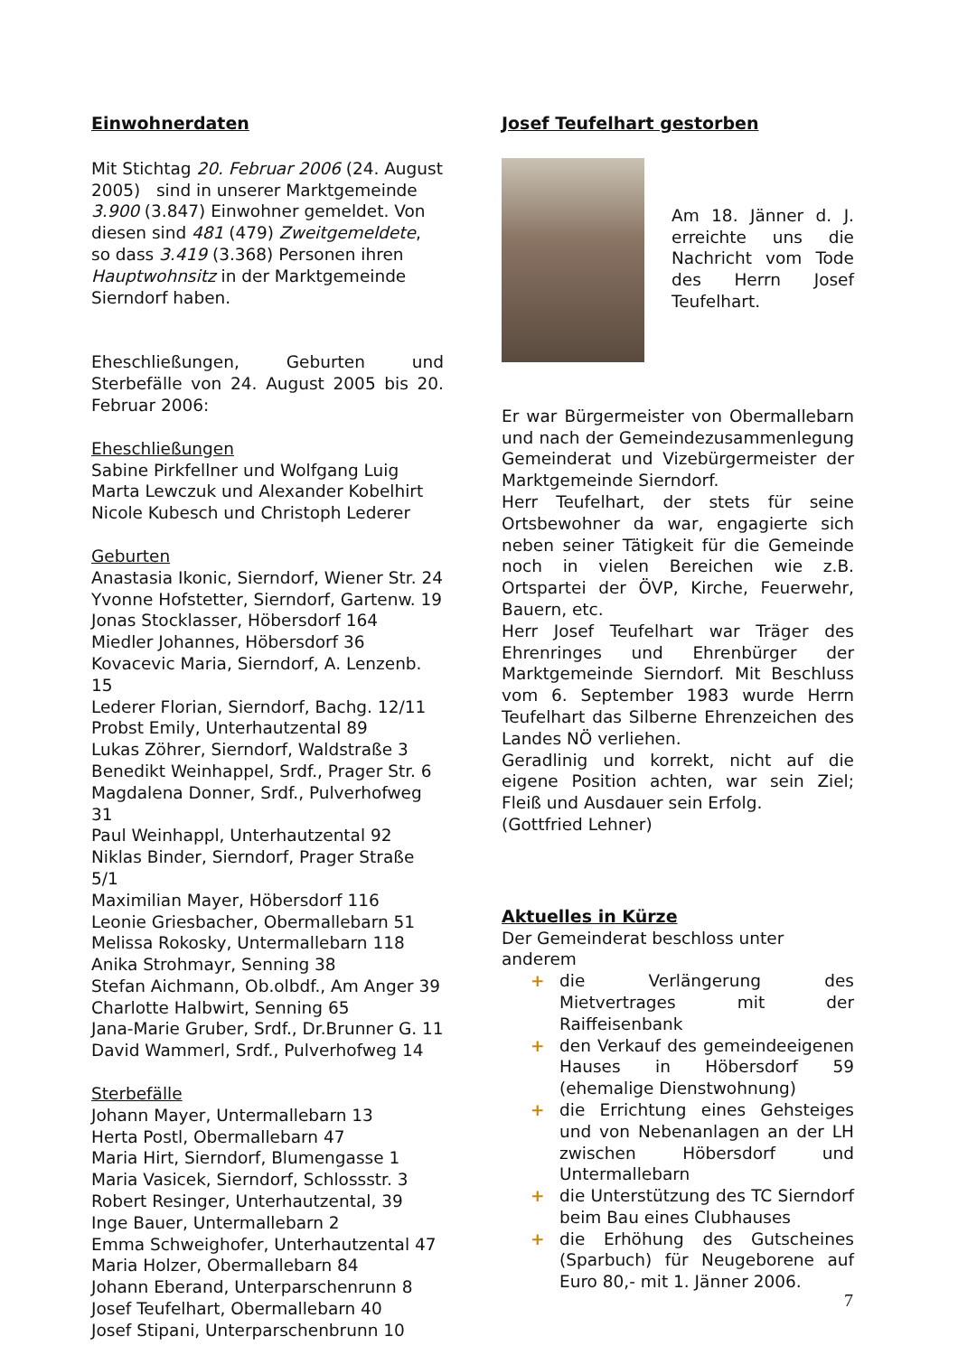Einwohnerdaten
Mit Stichtag 20. Februar 2006 (24. August 2005) sind in unserer Marktgemeinde 3.900 (3.847) Einwohner gemeldet. Von diesen sind 481 (479) Zweitgemeldete, so dass 3.419 (3.368) Personen ihren Hauptwohnsitz in der Marktgemeinde Sierndorf haben.
Eheschließungen, Geburten und Sterbefälle von 24. August 2005 bis 20. Februar 2006:
Eheschließungen
Sabine Pirkfellner und Wolfgang Luig
Marta Lewczuk und Alexander Kobelhirt
Nicole Kubesch und Christoph Lederer
Geburten
Anastasia Ikonic, Sierndorf, Wiener Str. 24
Yvonne Hofstetter, Sierndorf, Gartenw. 19
Jonas Stocklasser, Höbersdorf 164
Miedler Johannes, Höbersdorf 36
Kovacevic Maria, Sierndorf, A. Lenzenb. 15
Lederer Florian, Sierndorf, Bachg. 12/11
Probst Emily, Unterhautzental 89
Lukas Zöhrer, Sierndorf, Waldstraße 3
Benedikt Weinhappel, Srdf., Prager Str. 6
Magdalena Donner, Srdf., Pulverhofweg 31
Paul Weinhappl, Unterhautzental 92
Niklas Binder, Sierndorf, Prager Straße 5/1
Maximilian Mayer, Höbersdorf 116
Leonie Griesbacher, Obermallebarn 51
Melissa Rokosky, Untermallebarn 118
Anika Strohmayr, Senning 38
Stefan Aichmann, Ob.olbdf., Am Anger 39
Charlotte Halbwirt, Senning 65
Jana-Marie Gruber, Srdf., Dr.Brunner G. 11
David Wammerl, Srdf., Pulverhofweg 14
Sterbefälle
Johann Mayer, Untermallebarn 13
Herta Postl, Obermallebarn 47
Maria Hirt, Sierndorf, Blumengasse 1
Maria Vasicek, Sierndorf, Schlossstr. 3
Robert Resinger, Unterhautzental, 39
Inge Bauer, Untermallebarn 2
Emma Schweighofer, Unterhautzental 47
Maria Holzer, Obermallebarn 84
Johann Eberand, Unterparschenrunn 8
Josef Teufelhart, Obermallebarn 40
Josef Stipani, Unterparschenbrunn 10
Josef Teufelhart gestorben
Am 18. Jänner d. J. erreichte uns die Nachricht vom Tode des Herrn Josef Teufelhart.
Er war Bürgermeister von Obermallebarn und nach der Gemeindezusammenlegung Gemeinderat und Vizebürgermeister der Marktgemeinde Sierndorf.
Herr Teufelhart, der stets für seine Ortsbewohner da war, engagierte sich neben seiner Tätigkeit für die Gemeinde noch in vielen Bereichen wie z.B. Ortspartei der ÖVP, Kirche, Feuerwehr, Bauern, etc.
Herr Josef Teufelhart war Träger des Ehrenringes und Ehrenbürger der Marktgemeinde Sierndorf. Mit Beschluss vom 6. September 1983 wurde Herrn Teufelhart das Silberne Ehrenzeichen des Landes NÖ verliehen.
Geradlinig und korrekt, nicht auf die eigene Position achten, war sein Ziel; Fleiß und Ausdauer sein Erfolg.
(Gottfried Lehner)
Aktuelles in Kürze
Der Gemeinderat beschloss unter anderem
+ die Verlängerung des Mietvertrages mit der Raiffeisenbank
+ den Verkauf des gemeindeeigenen Hauses in Höbersdorf 59 (ehemalige Dienstwohnung)
+ die Errichtung eines Gehsteiges und von Nebenanlagen an der LH zwischen Höbersdorf und Untermallebarn
+ die Unterstützung des TC Sierndorf beim Bau eines Clubhauses
+ die Erhöhung des Gutscheines (Sparbuch) für Neugeborene auf Euro 80,- mit 1. Jänner 2006.
7